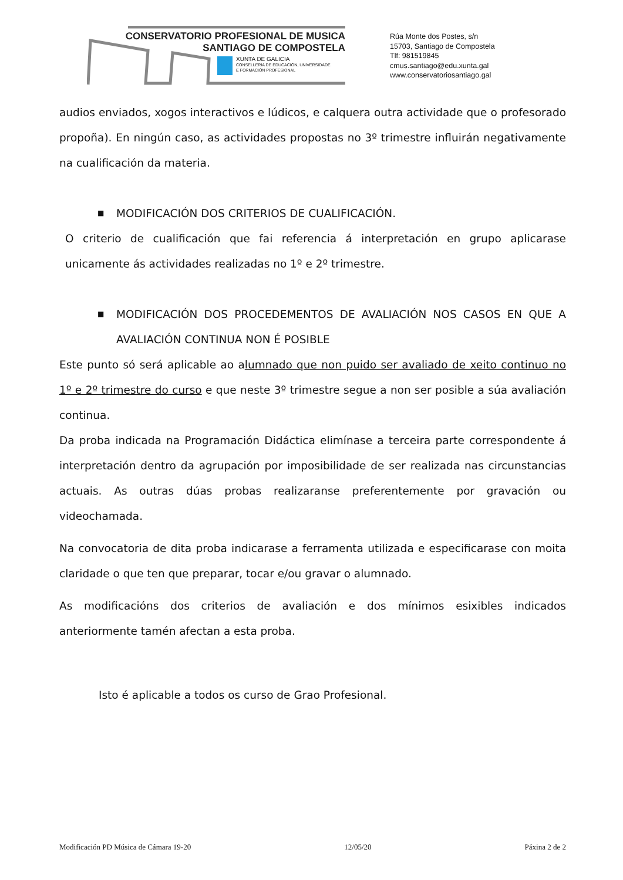CONSERVATORIO PROFESIONAL DE MUSICA
SANTIAGO DE COMPOSTELA
XUNTA DE GALICIA
CONSELLERÍA DE EDUCACIÓN, UNIVERSIDADE
E FORMACIÓN PROFESIONAL
Rúa Monte dos Postes, s/n
15703, Santiago de Compostela
Tlf: 981519845
cmus.santiago@edu.xunta.gal
www.conservatoriosantiago.gal
audios enviados, xogos interactivos e lúdicos, e calquera outra actividade que o profesorado propoña). En ningún caso, as actividades propostas no 3º trimestre influirán negativamente na cualificación da materia.
■ MODIFICACIÓN DOS CRITERIOS DE CUALIFICACIÓN.
O criterio de cualificación que fai referencia á interpretación en grupo aplicarase unicamente ás actividades realizadas no 1º e 2º trimestre.
■ MODIFICACIÓN DOS PROCEDEMENTOS DE AVALIACIÓN NOS CASOS EN QUE A AVALIACIÓN CONTINUA NON É POSIBLE
Este punto só será aplicable ao alumnado que non puido ser avaliado de xeito continuo no 1º e 2º trimestre do curso e que neste 3º trimestre segue a non ser posible a súa avaliación continua.
Da proba indicada na Programación Didáctica elimínase a terceira parte correspondente á interpretación dentro da agrupación por imposibilidade de ser realizada nas circunstancias actuais. As outras dúas probas realizaranse preferentemente por gravación ou videochamada.
Na convocatoria de dita proba indicarase a ferramenta utilizada e especificarase con moita claridade o que ten que preparar, tocar e/ou gravar o alumnado.
As modificacións dos criterios de avaliación e dos mínimos esixibles indicados anteriormente tamén afectan a esta proba.
Isto é aplicable a todos os curso de Grao Profesional.
Modificación PD Música de Cámara 19-20 12/05/20 Páxina 2 de 2